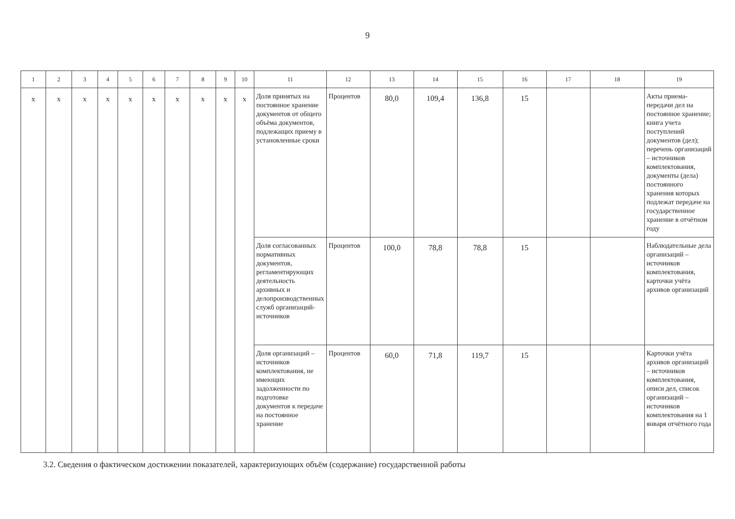9
| 1 | 2 | 3 | 4 | 5 | 6 | 7 | 8 | 9 | 10 | 11 | 12 | 13 | 14 | 15 | 16 | 17 | 18 | 19 |
| --- | --- | --- | --- | --- | --- | --- | --- | --- | --- | --- | --- | --- | --- | --- | --- | --- | --- | --- |
| х | х | х | х | х | х | х | х | х | х | Доля принятых на постоянное хранение документов от общего объёма документов, подлежащих приему в установленные сроки | Процентов | 80,0 | 109,4 | 136,8 | 15 | | | Акты приема-передачи дел на постоянное хранение; книга учета поступлений документов (дел); перечень организаций – источников комплектования, документы (дела) постоянного хранения которых подлежат передаче на государственное хранение в отчётном году |
| | | | | | | | | | | Доля согласованных нормативных документов, регламентирующих деятельность архивных и делопроизводственных служб организаций-источников | Процентов | 100,0 | 78,8 | 78,8 | 15 | | | Наблюдательные дела организаций – источников комплектования, карточки учёта архивов организаций |
| | | | | | | | | | | Доля организаций – источников комплектования, не имеющих задолженности по подготовке документов к передаче на постоянное хранение | Процентов | 60,0 | 71,8 | 119,7 | 15 | | | Карточки учёта архивов организаций – источников комплектования, описи дел, список организаций – источников комплектования на 1 января отчётного года |
3.2. Сведения о фактическом достижении показателей, характеризующих объём (содержание) государственной работы